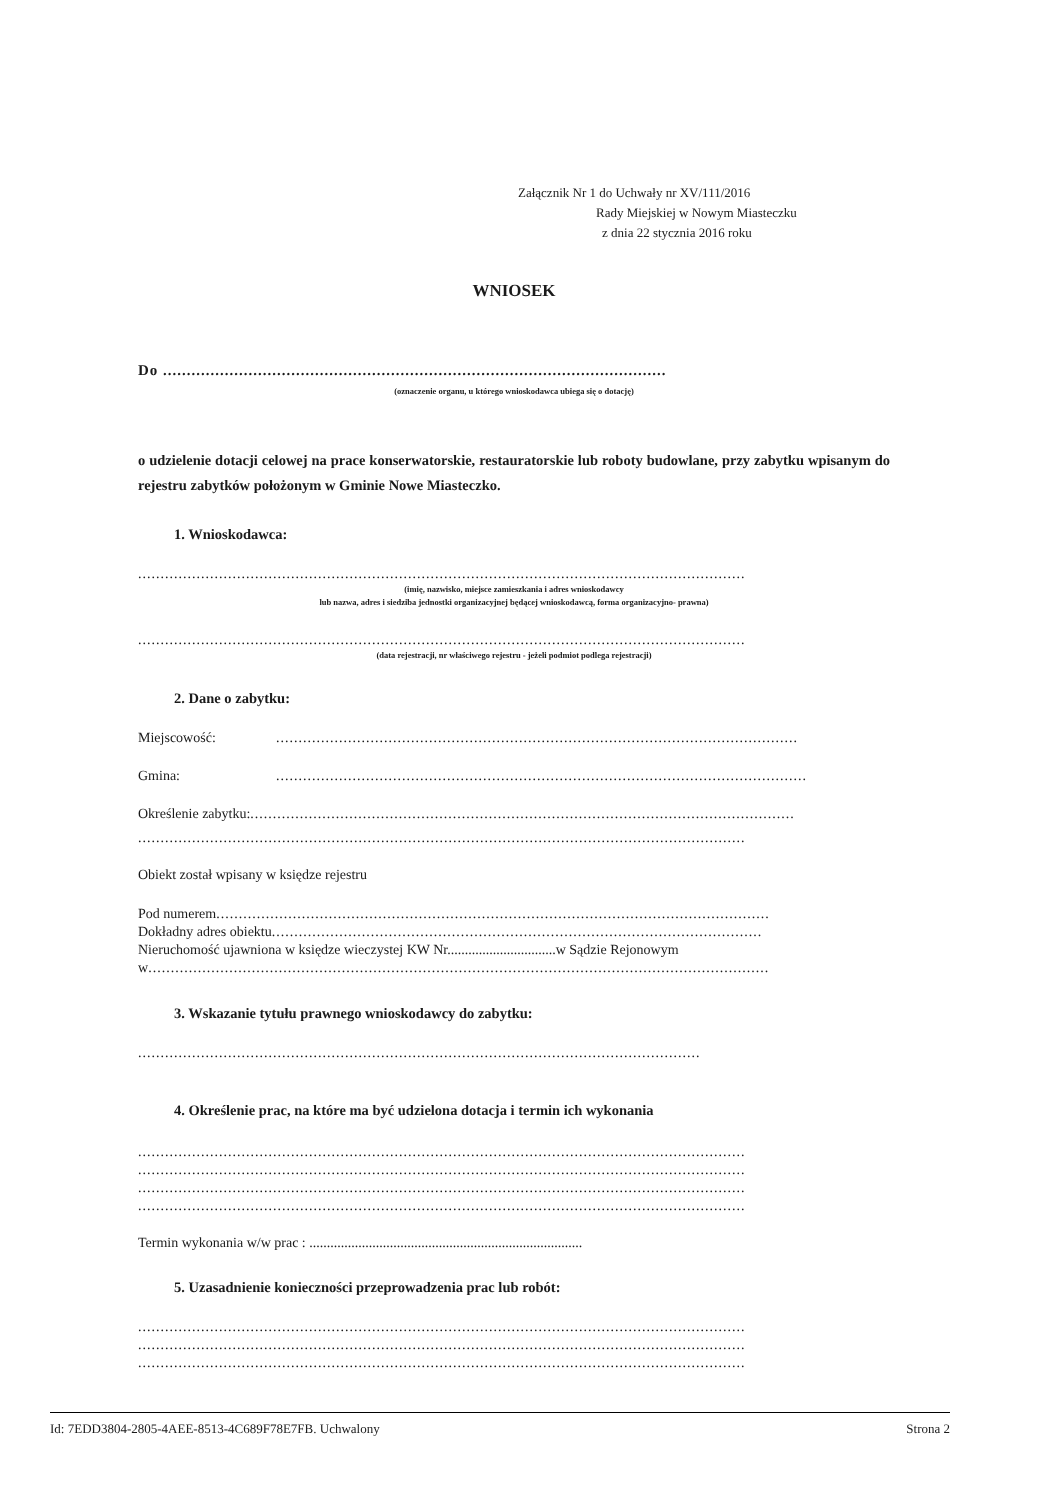Załącznik Nr 1 do Uchwały nr XV/111/2016
Rady Miejskiej w Nowym Miasteczku
z dnia 22 stycznia 2016 roku
WNIOSEK
Do ..........................................................................................................
(oznaczenie organu, u którego wnioskodawca ubiega się o dotację)
o udzielenie dotacji celowej na prace konserwatorskie, restauratorskie lub roboty budowlane, przy zabytku wpisanym do rejestru zabytków położonym w Gminie Nowe Miasteczko.
1. Wnioskodawca:
.......................................................................................................................................
(imię, nazwisko, miejsce zamieszkania i adres wnioskodawcy
lub nazwa, adres i siedziba jednostki organizacyjnej będącej wnioskodawcą, forma organizacyjno- prawna)
.......................................................................................................................................
(data rejestracji, nr właściwego rejestru - jeżeli podmiot podlega rejestracji)
2. Dane o zabytku:
Miejscowość:....................................................................................................................
Gmina:......................................................................................................................
Określenie zabytku: .........................................................................................................................
.......................................................................................................................................
Obiekt został wpisany w księdze rejestru
Pod numerem ...........................................................................................................................
Dokładny adres obiektu .............................................................................................................
Nieruchomość ujawniona w księdze wieczystej KW Nr...............................w Sądzie Rejonowym
w..........................................................................................................................................
3. Wskazanie tytułu prawnego wnioskodawcy do zabytku:
.............................................................................................................................
4. Określenie prac, na które ma być udzielona dotacja i termin ich wykonania
.......................................................................................................................................
.......................................................................................................................................
.......................................................................................................................................
.......................................................................................................................................
Termin wykonania w/w prac : ..............................................................................
5. Uzasadnienie konieczności przeprowadzenia prac lub robót:
.......................................................................................................................................
.......................................................................................................................................
.......................................................................................................................................
Id: 7EDD3804-2805-4AEE-8513-4C689F78E7FB. Uchwalony Strona 2